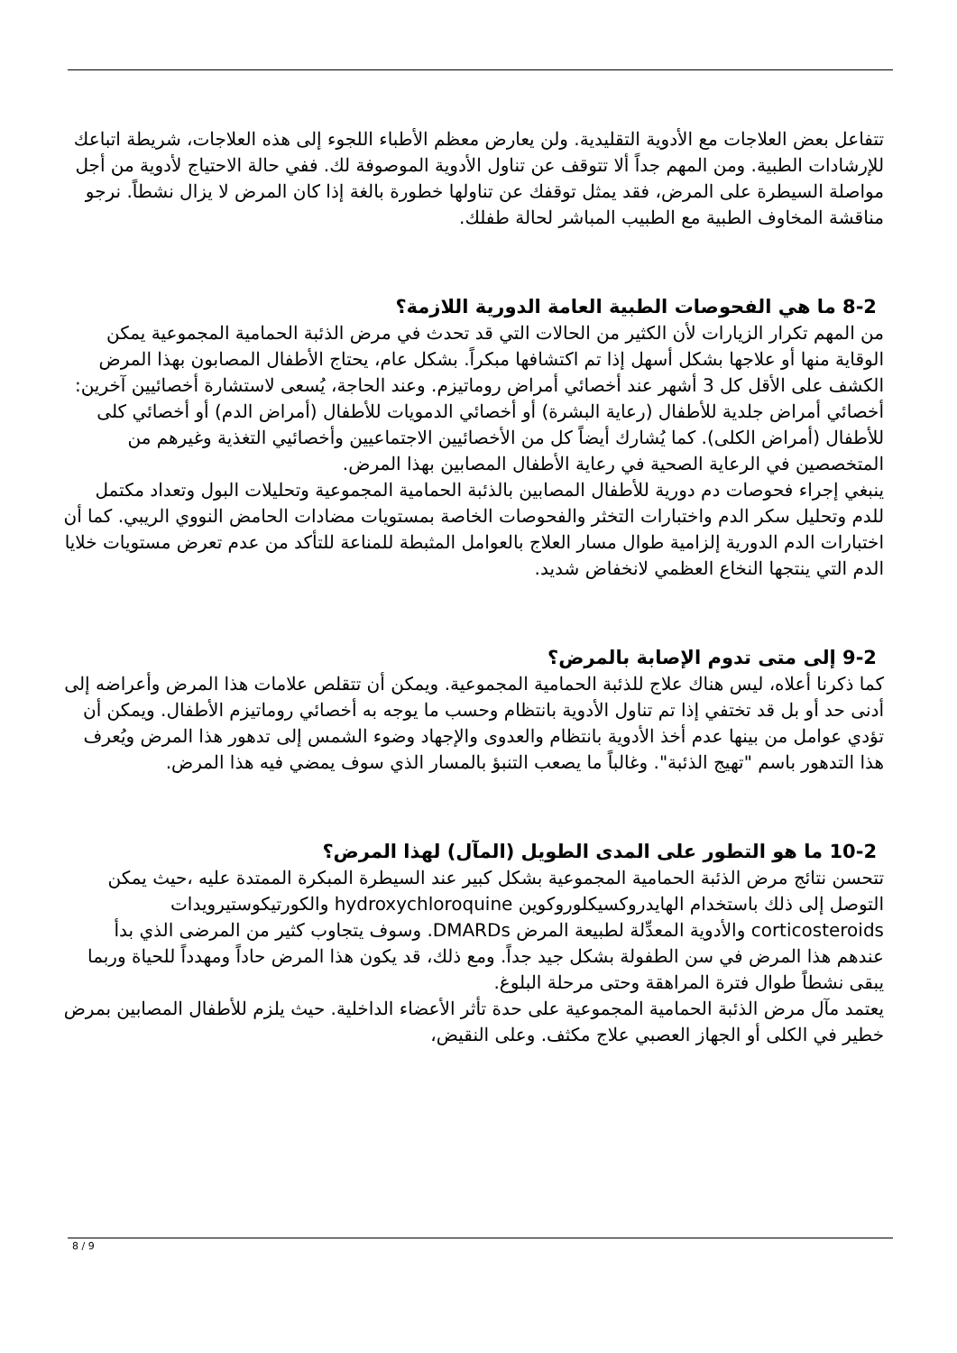تتفاعل بعض العلاجات مع الأدوية التقليدية. ولن يعارض معظم الأطباء اللجوء إلى هذه العلاجات، شريطة اتباعك للإرشادات الطبية. ومن المهم جداً ألا تتوقف عن تناول الأدوية الموصوفة لك. ففي حالة الاحتياج لأدوية من أجل مواصلة السيطرة على المرض، فقد يمثل توقفك عن تناولها خطورة بالغة إذا كان المرض لا يزال نشطاً. نرجو مناقشة المخاوف الطبية مع الطبيب المباشر لحالة طفلك.
8-2 ما هي الفحوصات الطبية العامة الدورية اللازمة؟
من المهم تكرار الزيارات لأن الكثير من الحالات التي قد تحدث في مرض الذئبة الحمامية المجموعية يمكن الوقاية منها أو علاجها بشكل أسهل إذا تم اكتشافها مبكراً. بشكل عام، يحتاج الأطفال المصابون بهذا المرض الكشف على الأقل كل 3 أشهر عند أخصائي أمراض روماتيزم. وعند الحاجة، يُسعى لاستشارة أخصائيين آخرين: أخصائي أمراض جلدية للأطفال (رعاية البشرة) أو أخصائي الدمويات للأطفال (أمراض الدم) أو أخصائي كلى للأطفال (أمراض الكلى). كما يُشارك أيضاً كل من الأخصائيين الاجتماعيين وأخصائيي التغذية وغيرهم من المتخصصين في الرعاية الصحية في رعاية الأطفال المصابين بهذا المرض.
ينبغي إجراء فحوصات دم دورية للأطفال المصابين بالذئبة الحمامية المجموعية وتحليلات البول وتعداد مكتمل للدم وتحليل سكر الدم واختبارات التخثر والفحوصات الخاصة بمستويات مضادات الحامض النووي الريبي. كما أن اختبارات الدم الدورية إلزامية طوال مسار العلاج بالعوامل المثبطة للمناعة للتأكد من عدم تعرض مستويات خلايا الدم التي ينتجها النخاع العظمي لانخفاض شديد.
9-2 إلى متى تدوم الإصابة بالمرض؟
كما ذكرنا أعلاه، ليس هناك علاج للذئبة الحمامية المجموعية. ويمكن أن تتقلص علامات هذا المرض وأعراضه إلى أدنى حد أو بل قد تختفي إذا تم تناول الأدوية بانتظام وحسب ما يوجه به أخصائي روماتيزم الأطفال. ويمكن أن تؤدي عوامل من بينها عدم أخذ الأدوية بانتظام والعدوى والإجهاد وضوء الشمس إلى تدهور هذا المرض ويُعرف هذا التدهور باسم "تهيج الذئبة". وغالباً ما يصعب التنبؤ بالمسار الذي سوف يمضي فيه هذا المرض.
10-2 ما هو التطور على المدى الطويل (المآل) لهذا المرض؟
تتحسن نتائج مرض الذئبة الحمامية المجموعية بشكل كبير عند السيطرة المبكرة الممتدة عليه ،حيث يمكن التوصل إلى ذلك باستخدام الهايدروكسيكلوروكوين hydroxychloroquine والكورتيكوستيرويدات corticosteroids والأدوية المعدِّلة لطبيعة المرض DMARDs. وسوف يتجاوب كثير من المرضى الذي بدأ عندهم هذا المرض في سن الطفولة بشكل جيد جداً. ومع ذلك، قد يكون هذا المرض حاداً ومهدداً للحياة وربما يبقى نشطاً طوال فترة المراهقة وحتى مرحلة البلوغ.
يعتمد مآل مرض الذئبة الحمامية المجموعية على حدة تأثر الأعضاء الداخلية. حيث يلزم للأطفال المصابين بمرض خطير في الكلى أو الجهاز العصبي علاج مكثف. وعلى النقيض،
8 / 9